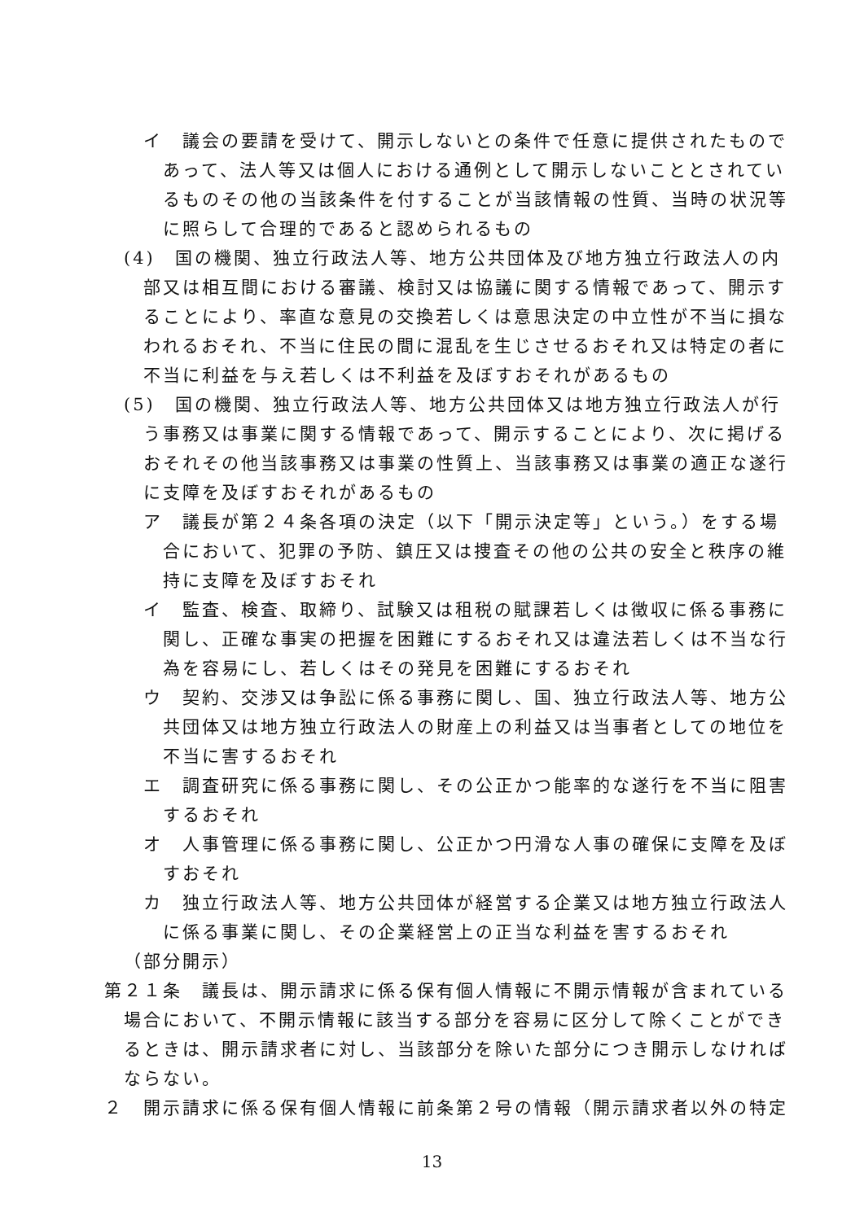イ　議会の要請を受けて、開示しないとの条件で任意に提供されたものであって、法人等又は個人における通例として開示しないこととされているものその他の当該条件を付することが当該情報の性質、当時の状況等に照らして合理的であると認められるもの
(4)　国の機関、独立行政法人等、地方公共団体及び地方独立行政法人の内部又は相互間における審議、検討又は協議に関する情報であって、開示することにより、率直な意見の交換若しくは意思決定の中立性が不当に損なわれるおそれ、不当に住民の間に混乱を生じさせるおそれ又は特定の者に不当に利益を与え若しくは不利益を及ぼすおそれがあるもの
(5)　国の機関、独立行政法人等、地方公共団体又は地方独立行政法人が行う事務又は事業に関する情報であって、開示することにより、次に掲げるおそれその他当該事務又は事業の性質上、当該事務又は事業の適正な遂行に支障を及ぼすおそれがあるもの
ア　議長が第２４条各項の決定（以下「開示決定等」という。）をする場合において、犯罪の予防、鎮圧又は捜査その他の公共の安全と秩序の維持に支障を及ぼすおそれ
イ　監査、検査、取締り、試験又は租税の賦課若しくは徴収に係る事務に関し、正確な事実の把握を困難にするおそれ又は違法若しくは不当な行為を容易にし、若しくはその発見を困難にするおそれ
ウ　契約、交渉又は争訟に係る事務に関し、国、独立行政法人等、地方公共団体又は地方独立行政法人の財産上の利益又は当事者としての地位を不当に害するおそれ
エ　調査研究に係る事務に関し、その公正かつ能率的な遂行を不当に阻害するおそれ
オ　人事管理に係る事務に関し、公正かつ円滑な人事の確保に支障を及ぼすおそれ
カ　独立行政法人等、地方公共団体が経営する企業又は地方独立行政法人に係る事業に関し、その企業経営上の正当な利益を害するおそれ
（部分開示）
第２１条　議長は、開示請求に係る保有個人情報に不開示情報が含まれている場合において、不開示情報に該当する部分を容易に区分して除くことができるときは、開示請求者に対し、当該部分を除いた部分につき開示しなければならない。
２　開示請求に係る保有個人情報に前条第２号の情報（開示請求者以外の特定
13